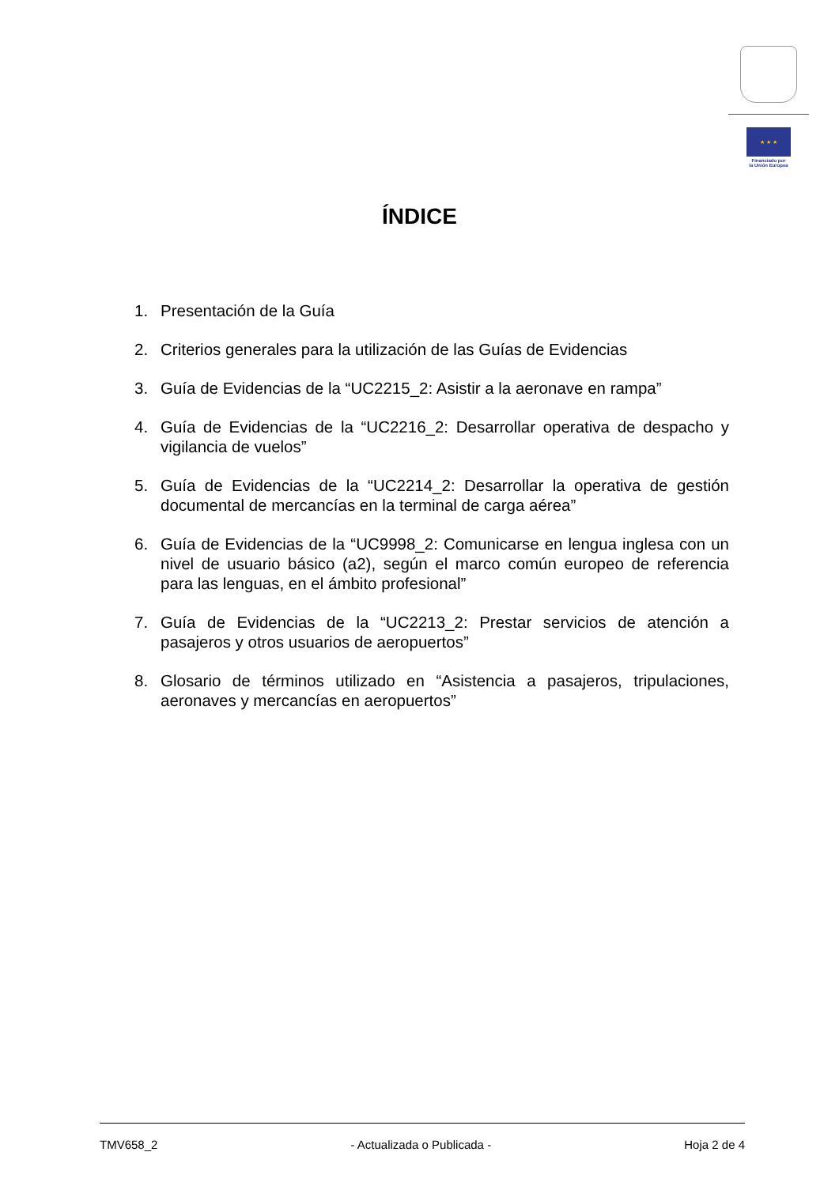★ ★ ★
Financiado por
la Unión Europea
ÍNDICE
1. Presentación de la Guía
2. Criterios generales para la utilización de las Guías de Evidencias
3. Guía de Evidencias de la “UC2215_2: Asistir a la aeronave en rampa”
4. Guía de Evidencias de la “UC2216_2: Desarrollar operativa de despacho y vigilancia de vuelos”
5. Guía de Evidencias de la “UC2214_2: Desarrollar la operativa de gestión documental de mercancías en la terminal de carga aérea”
6. Guía de Evidencias de la “UC9998_2: Comunicarse en lengua inglesa con un nivel de usuario básico (a2), según el marco común europeo de referencia para las lenguas, en el ámbito profesional”
7. Guía de Evidencias de la “UC2213_2: Prestar servicios de atención a pasajeros y otros usuarios de aeropuertos”
8. Glosario de términos utilizado en “Asistencia a pasajeros, tripulaciones, aeronaves y mercancías en aeropuertos”
TMV658_2 - Actualizada o Publicada - Hoja 2 de 4